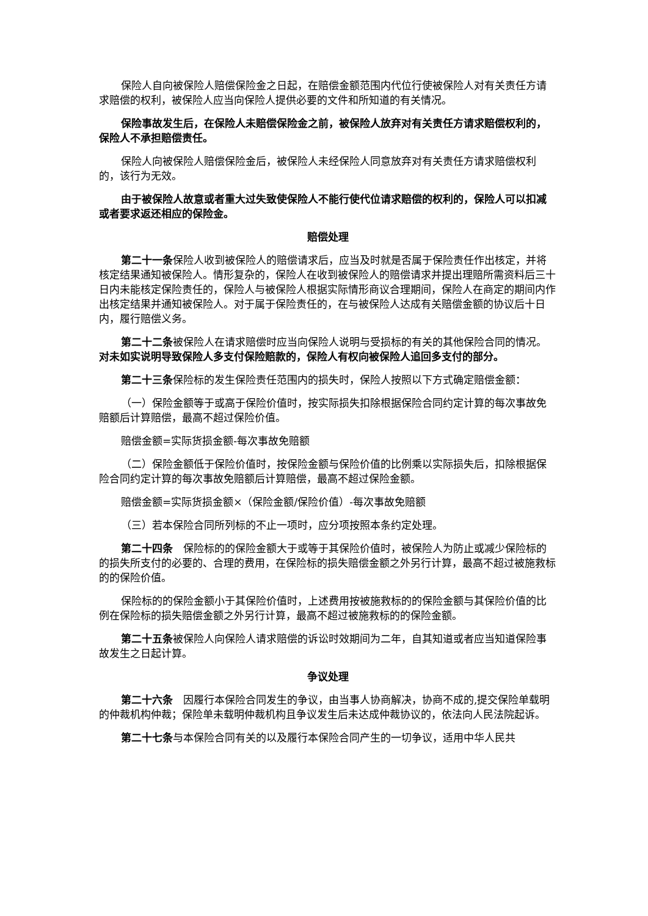保险人自向被保险人赔偿保险金之日起，在赔偿金额范围内代位行使被保险人对有关责任方请求赔偿的权利，被保险人应当向保险人提供必要的文件和所知道的有关情况。
保险事故发生后，在保险人未赔偿保险金之前，被保险人放弃对有关责任方请求赔偿权利的，保险人不承担赔偿责任。
保险人向被保险人赔偿保险金后，被保险人未经保险人同意放弃对有关责任方请求赔偿权利的，该行为无效。
由于被保险人故意或者重大过失致使保险人不能行使代位请求赔偿的权利的，保险人可以扣减或者要求返还相应的保险金。
赔偿处理
第二十一条保险人收到被保险人的赔偿请求后，应当及时就是否属于保险责任作出核定，并将核定结果通知被保险人。情形复杂的，保险人在收到被保险人的赔偿请求并提出理赔所需资料后三十日内未能核定保险责任的，保险人与被保险人根据实际情形商议合理期间，保险人在商定的期间内作出核定结果并通知被保险人。对于属于保险责任的，在与被保险人达成有关赔偿金额的协议后十日内，履行赔偿义务。
第二十二条被保险人在请求赔偿时应当向保险人说明与受损标的有关的其他保险合同的情况。对未如实说明导致保险人多支付保险赔款的，保险人有权向被保险人追回多支付的部分。
第二十三条保险标的发生保险责任范围内的损失时，保险人按照以下方式确定赔偿金额：
（一）保险金额等于或高于保险价值时，按实际损失扣除根据保险合同约定计算的每次事故免赔额后计算赔偿，最高不超过保险价值。
赔偿金额=实际货损金额-每次事故免赔额
（二）保险金额低于保险价值时，按保险金额与保险价值的比例乘以实际损失后，扣除根据保险合同约定计算的每次事故免赔额后计算赔偿，最高不超过保险金额。
赔偿金额=实际货损金额×（保险金额/保险价值）-每次事故免赔额
（三）若本保险合同所列标的不止一项时，应分项按照本条约定处理。
第二十四条　保险标的的保险金额大于或等于其保险价值时，被保险人为防止或减少保险标的的损失所支付的必要的、合理的费用，在保险标的损失赔偿金额之外另行计算，最高不超过被施救标的的保险价值。
保险标的的保险金额小于其保险价值时，上述费用按被施救标的的保险金额与其保险价值的比例在保险标的损失赔偿金额之外另行计算，最高不超过被施救标的的保险金额。
第二十五条被保险人向保险人请求赔偿的诉讼时效期间为二年，自其知道或者应当知道保险事故发生之日起计算。
争议处理
第二十六条　因履行本保险合同发生的争议，由当事人协商解决，协商不成的,提交保险单载明的仲裁机构仲裁；保险单未载明仲裁机构且争议发生后未达成仲裁协议的，依法向人民法院起诉。
第二十七条与本保险合同有关的以及履行本保险合同产生的一切争议，适用中华人民共